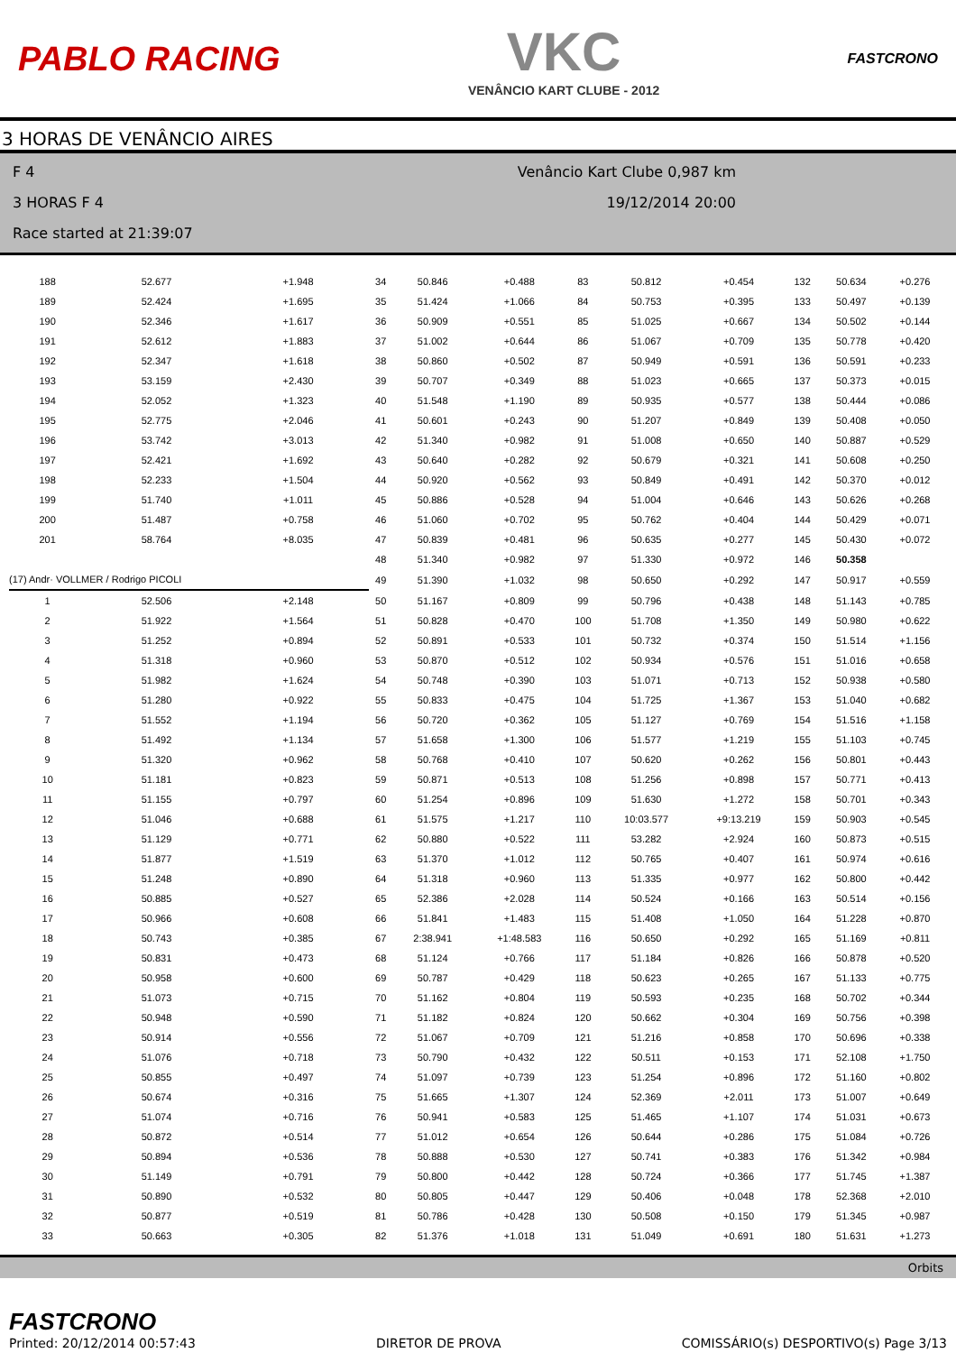PABLO RACING
VKC
VENÂNCIO KART CLUBE - 2012
FASTCRONO
3 HORAS DE VENÂNCIO AIRES
F 4
3 HORAS F 4
Race started at 21:39:07
Venâncio Kart Clube 0,987 km
19/12/2014 20:00
| 188 | 52.677 | +1.948 | 34 | 50.846 | +0.488 | 83 | 50.812 | +0.454 | 132 | 50.634 | +0.276 |
| 189 | 52.424 | +1.695 | 35 | 51.424 | +1.066 | 84 | 50.753 | +0.395 | 133 | 50.497 | +0.139 |
| 190 | 52.346 | +1.617 | 36 | 50.909 | +0.551 | 85 | 51.025 | +0.667 | 134 | 50.502 | +0.144 |
| 191 | 52.612 | +1.883 | 37 | 51.002 | +0.644 | 86 | 51.067 | +0.709 | 135 | 50.778 | +0.420 |
| 192 | 52.347 | +1.618 | 38 | 50.860 | +0.502 | 87 | 50.949 | +0.591 | 136 | 50.591 | +0.233 |
| 193 | 53.159 | +2.430 | 39 | 50.707 | +0.349 | 88 | 51.023 | +0.665 | 137 | 50.373 | +0.015 |
| 194 | 52.052 | +1.323 | 40 | 51.548 | +1.190 | 89 | 50.935 | +0.577 | 138 | 50.444 | +0.086 |
| 195 | 52.775 | +2.046 | 41 | 50.601 | +0.243 | 90 | 51.207 | +0.849 | 139 | 50.408 | +0.050 |
| 196 | 53.742 | +3.013 | 42 | 51.340 | +0.982 | 91 | 51.008 | +0.650 | 140 | 50.887 | +0.529 |
| 197 | 52.421 | +1.692 | 43 | 50.640 | +0.282 | 92 | 50.679 | +0.321 | 141 | 50.608 | +0.250 |
| 198 | 52.233 | +1.504 | 44 | 50.920 | +0.562 | 93 | 50.849 | +0.491 | 142 | 50.370 | +0.012 |
| 199 | 51.740 | +1.011 | 45 | 50.886 | +0.528 | 94 | 51.004 | +0.646 | 143 | 50.626 | +0.268 |
| 200 | 51.487 | +0.758 | 46 | 51.060 | +0.702 | 95 | 50.762 | +0.404 | 144 | 50.429 | +0.071 |
| 201 | 58.764 | +8.035 | 47 | 50.839 | +0.481 | 96 | 50.635 | +0.277 | 145 | 50.430 | +0.072 |
| | | | 48 | 51.340 | +0.982 | 97 | 51.330 | +0.972 | 146 | 50.358 | |
| (17) Andr· VOLLMER / Rodrigo PICOLI | | | 49 | 51.390 | +1.032 | 98 | 50.650 | +0.292 | 147 | 50.917 | +0.559 |
| 1 | 52.506 | +2.148 | 50 | 51.167 | +0.809 | 99 | 50.796 | +0.438 | 148 | 51.143 | +0.785 |
| 2 | 51.922 | +1.564 | 51 | 50.828 | +0.470 | 100 | 51.708 | +1.350 | 149 | 50.980 | +0.622 |
| 3 | 51.252 | +0.894 | 52 | 50.891 | +0.533 | 101 | 50.732 | +0.374 | 150 | 51.514 | +1.156 |
| 4 | 51.318 | +0.960 | 53 | 50.870 | +0.512 | 102 | 50.934 | +0.576 | 151 | 51.016 | +0.658 |
| 5 | 51.982 | +1.624 | 54 | 50.748 | +0.390 | 103 | 51.071 | +0.713 | 152 | 50.938 | +0.580 |
| 6 | 51.280 | +0.922 | 55 | 50.833 | +0.475 | 104 | 51.725 | +1.367 | 153 | 51.040 | +0.682 |
| 7 | 51.552 | +1.194 | 56 | 50.720 | +0.362 | 105 | 51.127 | +0.769 | 154 | 51.516 | +1.158 |
| 8 | 51.492 | +1.134 | 57 | 51.658 | +1.300 | 106 | 51.577 | +1.219 | 155 | 51.103 | +0.745 |
| 9 | 51.320 | +0.962 | 58 | 50.768 | +0.410 | 107 | 50.620 | +0.262 | 156 | 50.801 | +0.443 |
| 10 | 51.181 | +0.823 | 59 | 50.871 | +0.513 | 108 | 51.256 | +0.898 | 157 | 50.771 | +0.413 |
| 11 | 51.155 | +0.797 | 60 | 51.254 | +0.896 | 109 | 51.630 | +1.272 | 158 | 50.701 | +0.343 |
| 12 | 51.046 | +0.688 | 61 | 51.575 | +1.217 | 110 | 10:03.577 | +9:13.219 | 159 | 50.903 | +0.545 |
| 13 | 51.129 | +0.771 | 62 | 50.880 | +0.522 | 111 | 53.282 | +2.924 | 160 | 50.873 | +0.515 |
| 14 | 51.877 | +1.519 | 63 | 51.370 | +1.012 | 112 | 50.765 | +0.407 | 161 | 50.974 | +0.616 |
| 15 | 51.248 | +0.890 | 64 | 51.318 | +0.960 | 113 | 51.335 | +0.977 | 162 | 50.800 | +0.442 |
| 16 | 50.885 | +0.527 | 65 | 52.386 | +2.028 | 114 | 50.524 | +0.166 | 163 | 50.514 | +0.156 |
| 17 | 50.966 | +0.608 | 66 | 51.841 | +1.483 | 115 | 51.408 | +1.050 | 164 | 51.228 | +0.870 |
| 18 | 50.743 | +0.385 | 67 | 2:38.941 | +1:48.583 | 116 | 50.650 | +0.292 | 165 | 51.169 | +0.811 |
| 19 | 50.831 | +0.473 | 68 | 51.124 | +0.766 | 117 | 51.184 | +0.826 | 166 | 50.878 | +0.520 |
| 20 | 50.958 | +0.600 | 69 | 50.787 | +0.429 | 118 | 50.623 | +0.265 | 167 | 51.133 | +0.775 |
| 21 | 51.073 | +0.715 | 70 | 51.162 | +0.804 | 119 | 50.593 | +0.235 | 168 | 50.702 | +0.344 |
| 22 | 50.948 | +0.590 | 71 | 51.182 | +0.824 | 120 | 50.662 | +0.304 | 169 | 50.756 | +0.398 |
| 23 | 50.914 | +0.556 | 72 | 51.067 | +0.709 | 121 | 51.216 | +0.858 | 170 | 50.696 | +0.338 |
| 24 | 51.076 | +0.718 | 73 | 50.790 | +0.432 | 122 | 50.511 | +0.153 | 171 | 52.108 | +1.750 |
| 25 | 50.855 | +0.497 | 74 | 51.097 | +0.739 | 123 | 51.254 | +0.896 | 172 | 51.160 | +0.802 |
| 26 | 50.674 | +0.316 | 75 | 51.665 | +1.307 | 124 | 52.369 | +2.011 | 173 | 51.007 | +0.649 |
| 27 | 51.074 | +0.716 | 76 | 50.941 | +0.583 | 125 | 51.465 | +1.107 | 174 | 51.031 | +0.673 |
| 28 | 50.872 | +0.514 | 77 | 51.012 | +0.654 | 126 | 50.644 | +0.286 | 175 | 51.084 | +0.726 |
| 29 | 50.894 | +0.536 | 78 | 50.888 | +0.530 | 127 | 50.741 | +0.383 | 176 | 51.342 | +0.984 |
| 30 | 51.149 | +0.791 | 79 | 50.800 | +0.442 | 128 | 50.724 | +0.366 | 177 | 51.745 | +1.387 |
| 31 | 50.890 | +0.532 | 80 | 50.805 | +0.447 | 129 | 50.406 | +0.048 | 178 | 52.368 | +2.010 |
| 32 | 50.877 | +0.519 | 81 | 50.786 | +0.428 | 130 | 50.508 | +0.150 | 179 | 51.345 | +0.987 |
| 33 | 50.663 | +0.305 | 82 | 51.376 | +1.018 | 131 | 51.049 | +0.691 | 180 | 51.631 | +1.273 |
Orbits
FASTCRONO
Printed: 20/12/2014 00:57:43
DIRETOR DE PROVA
COMISSÁRIO(s) DESPORTIVO(s) Page 3/13